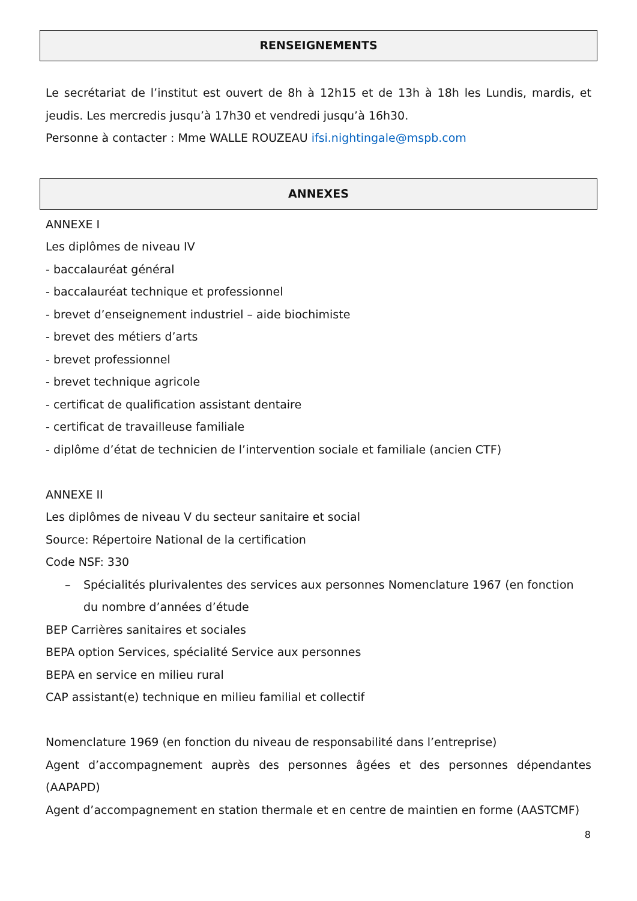RENSEIGNEMENTS
Le secrétariat de l’institut est ouvert de 8h à 12h15 et de 13h à 18h les Lundis, mardis, et jeudis. Les mercredis jusqu’à 17h30 et vendredi jusqu’à 16h30.
Personne à contacter : Mme WALLE ROUZEAU ifsi.nightingale@mspb.com
ANNEXES
ANNEXE I
Les diplômes de niveau IV
- baccalauréat général
- baccalauréat technique et professionnel
- brevet d’enseignement industriel – aide biochimiste
- brevet des métiers d’arts
- brevet professionnel
- brevet technique agricole
- certificat de qualification assistant dentaire
- certificat de travailleuse familiale
- diplôme d’état de technicien de l’intervention sociale et familiale (ancien CTF)
ANNEXE II
Les diplômes de niveau V du secteur sanitaire et social
Source: Répertoire National de la certification
Code NSF: 330
– Spécialités plurivalentes des services aux personnes Nomenclature 1967 (en fonction du nombre d’années d’étude
BEP Carrières sanitaires et sociales
BEPA option Services, spécialité Service aux personnes
BEPA en service en milieu rural
CAP assistant(e) technique en milieu familial et collectif
Nomenclature 1969 (en fonction du niveau de responsabilité dans l’entreprise)
Agent d’accompagnement auprès des personnes âgées et des personnes dépendantes (AAPAPD)
Agent d’accompagnement en station thermale et en centre de maintien en forme (AASTCMF)
8